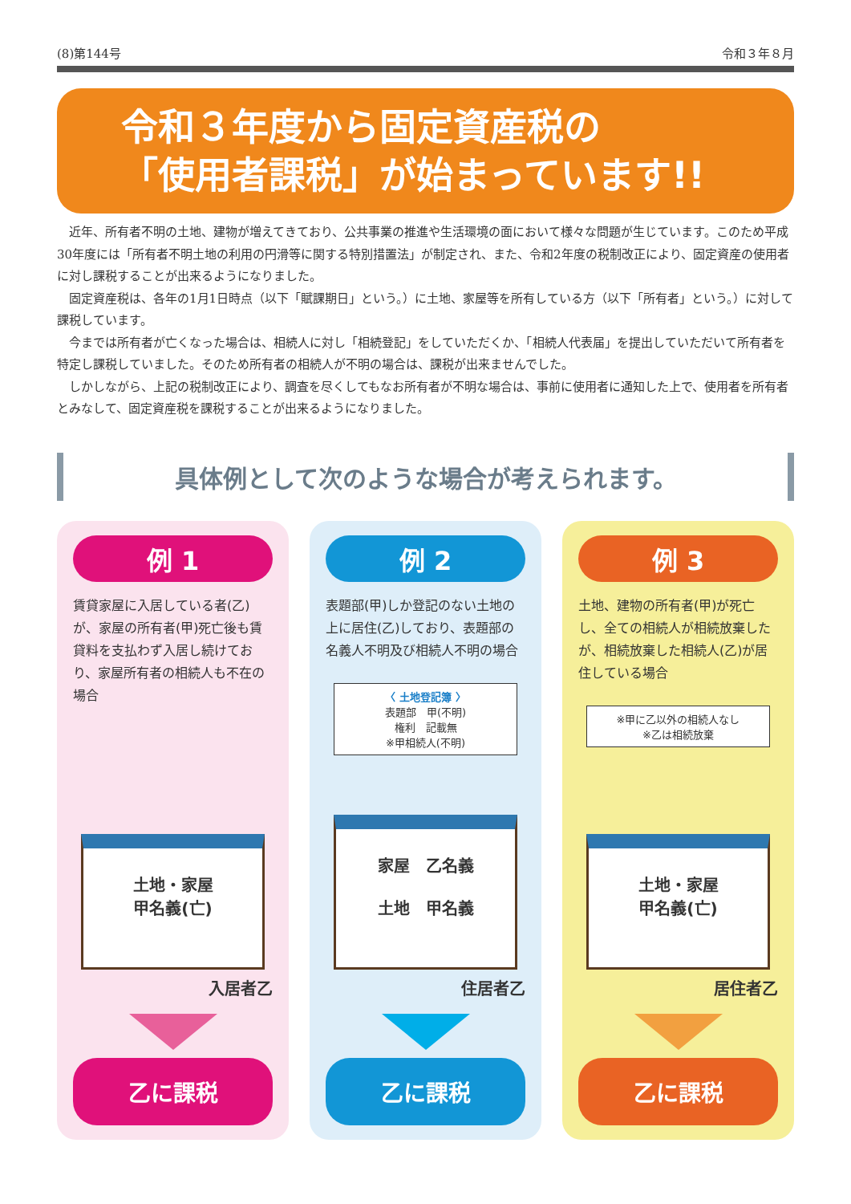(8)第144号 令和３年８月
令和３年度から固定資産税の
「使用者課税」が始まっています!!
近年、所有者不明の土地、建物が増えてきており、公共事業の推進や生活環境の面において様々な問題が生じています。このため平成30年度には「所有者不明土地の利用の円滑等に関する特別措置法」が制定され、また、令和2年度の税制改正により、固定資産の使用者に対し課税することが出来るようになりました。
固定資産税は、各年の1月1日時点（以下「賦課期日」という。）に土地、家屋等を所有している方（以下「所有者」という。）に対して課税しています。
今までは所有者が亡くなった場合は、相続人に対し「相続登記」をしていただくか、「相続人代表届」を提出していただいて所有者を特定し課税していました。そのため所有者の相続人が不明の場合は、課税が出来ませんでした。
しかしながら、上記の税制改正により、調査を尽くしてもなお所有者が不明な場合は、事前に使用者に通知した上で、使用者を所有者とみなして、固定資産税を課税することが出来るようになりました。
具体例として次のような場合が考えられます。
例 1
賃貸家屋に入居している者(乙)が、家屋の所有者(甲)死亡後も賃貸料を支払わず入居し続けており、家屋所有者の相続人も不在の場合
土地・家屋
甲名義(亡)
入居者乙
乙に課税
例 2
表題部(甲)しか登記のない土地の上に居住(乙)しており、表題部の名義人不明及び相続人不明の場合
〈 土地登記簿 〉
表題部　甲(不明)
権利　記載無
※甲相続人(不明)
家屋　乙名義
土地　甲名義
住居者乙
乙に課税
例 3
土地、建物の所有者(甲)が死亡し、全ての相続人が相続放棄したが、相続放棄した相続人(乙)が居住している場合
※甲に乙以外の相続人なし
※乙は相続放棄
土地・家屋
甲名義(亡)
居住者乙
乙に課税